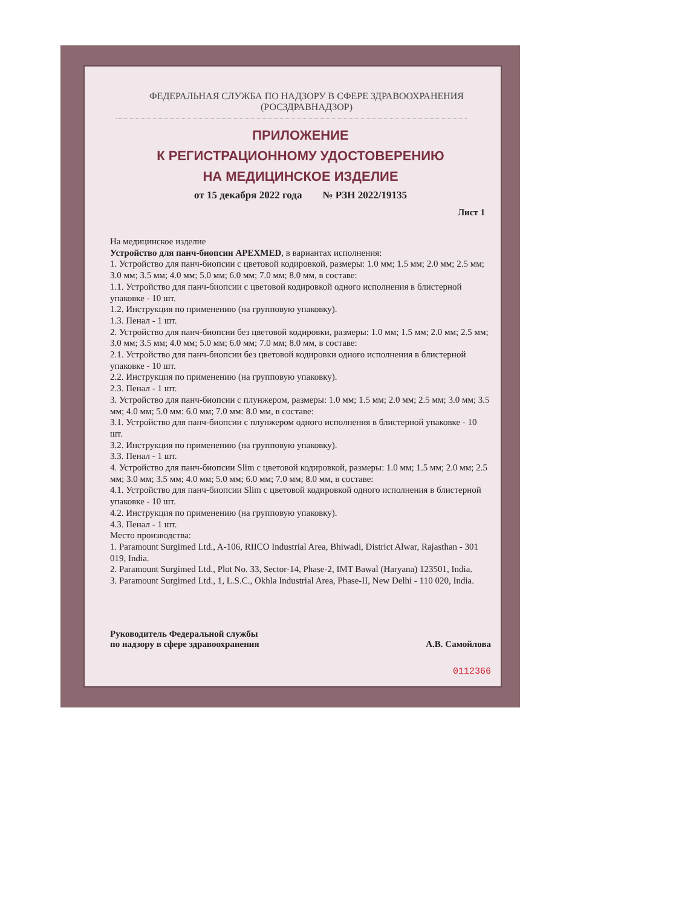ФЕДЕРАЛЬНАЯ СЛУЖБА ПО НАДЗОРУ В СФЕРЕ ЗДРАВООХРАНЕНИЯ
(РОСЗДРАВНАДЗОР)
ПРИЛОЖЕНИЕ
К РЕГИСТРАЦИОННОМУ УДОСТОВЕРЕНИЮ
НА МЕДИЦИНСКОЕ ИЗДЕЛИЕ
от 15 декабря 2022 года № РЗН 2022/19135
Лист 1
На медицинское изделие
Устройство для панч-биопсии APEXMED, в вариантах исполнения:
1. Устройство для панч-биопсии с цветовой кодировкой, размеры: 1.0 мм; 1.5 мм; 2.0 мм; 2.5 мм; 3.0 мм; 3.5 мм; 4.0 мм; 5.0 мм; 6.0 мм; 7.0 мм; 8.0 мм, в составе:
1.1. Устройство для панч-биопсии с цветовой кодировкой одного исполнения в блистерной упаковке - 10 шт.
1.2. Инструкция по применению (на групповую упаковку).
1.3. Пенал - 1 шт.
2. Устройство для панч-биопсии без цветовой кодировки, размеры: 1.0 мм; 1.5 мм; 2.0 мм; 2.5 мм; 3.0 мм; 3.5 мм; 4.0 мм; 5.0 мм; 6.0 мм; 7.0 мм; 8.0 мм, в составе:
2.1. Устройство для панч-биопсии без цветовой кодировки одного исполнения в блистерной упаковке - 10 шт.
2.2. Инструкция по применению (на групповую упаковку).
2.3. Пенал - 1 шт.
3. Устройство для панч-биопсии с плунжером, размеры: 1.0 мм; 1.5 мм; 2.0 мм; 2.5 мм; 3.0 мм; 3.5 мм; 4.0 мм; 5.0 мм: 6.0 мм; 7.0 мм: 8.0 мм, в составе:
3.1. Устройство для панч-биопсии с плунжером одного исполнения в блистерной упаковке - 10 шт.
3.2. Инструкция по применению (на групповую упаковку).
3.3. Пенал - 1 шт.
4. Устройство для панч-биопсии Slim с цветовой кодировкой, размеры: 1.0 мм; 1.5 мм; 2.0 мм; 2.5 мм; 3.0 мм; 3.5 мм; 4.0 мм; 5.0 мм; 6.0 мм; 7.0 мм; 8.0 мм, в составе:
4.1. Устройство для панч-биопсии Slim с цветовой кодировкой одного исполнения в блистерной упаковке - 10 шт.
4.2. Инструкция по применению (на групповую упаковку).
4.3. Пенал - 1 шт.
Место производства:
1. Paramount Surgimed Ltd., A-106, RIICO Industrial Area, Bhiwadi, District Alwar, Rajasthan - 301 019, India.
2. Paramount Surgimed Ltd., Plot No. 33, Sector-14, Phase-2, IMT Bawal (Haryana) 123501, India.
3. Paramount Surgimed Ltd., 1, L.S.C., Okhla Industrial Area, Phase-II, New Delhi - 110 020, India.
Руководитель Федеральной службы
по надзору в сфере здравоохранения
А.В. Самойлова
0112366